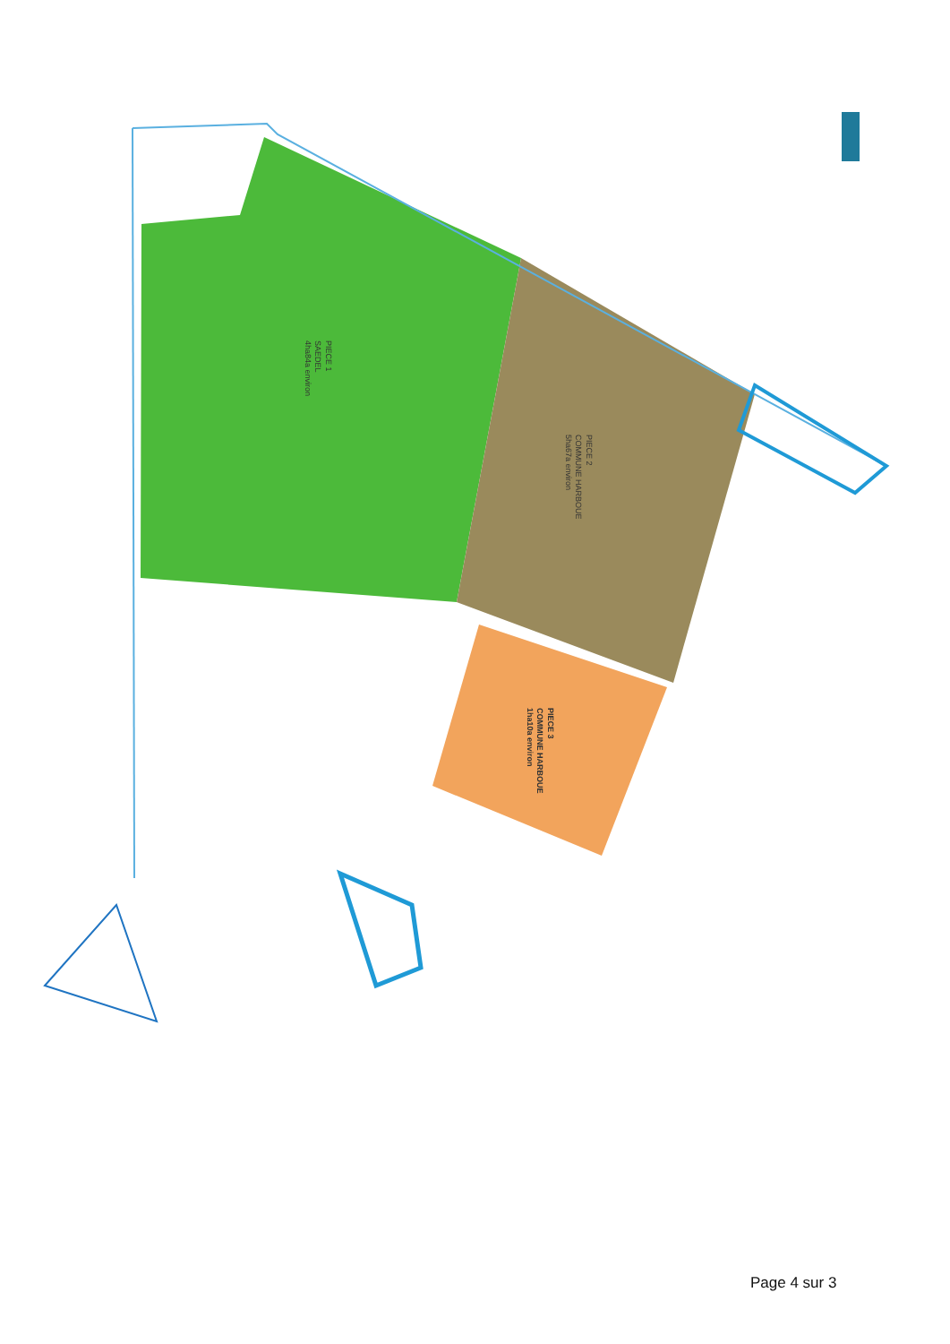PIECE 1
SAEDEL
4ha84a environ
PIECE 2
COMMUNE HARBOUE
5ha67a environ
PIECE 3
COMMUNE HARBOUE
1ha10a environ
Page 4 sur 3